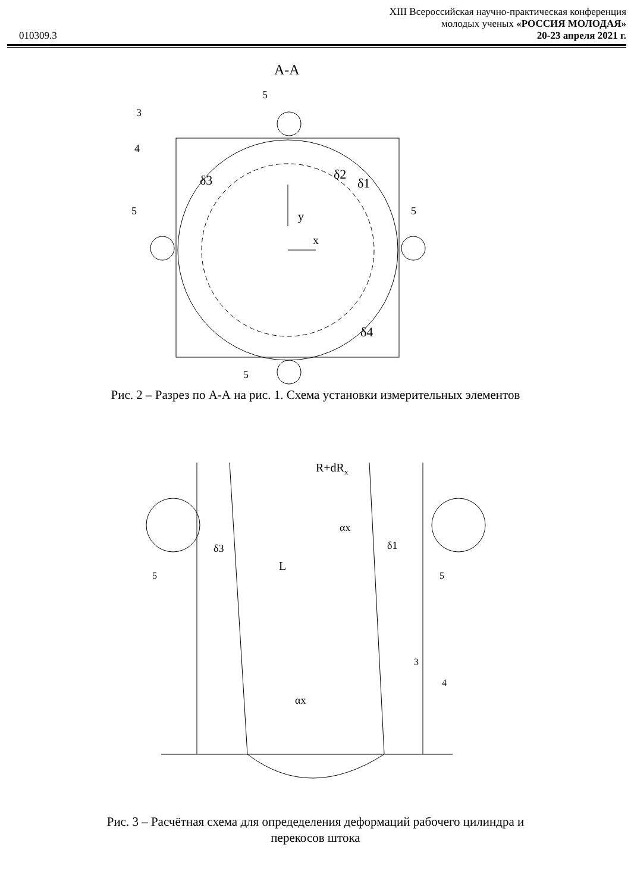010309.3
XIII Всероссийская научно-практическая конференция
молодых ученых «РОССИЯ МОЛОДАЯ»
20-23 апреля 2021 г.
А-А
y
x
δ3
δ2
δ1
δ4
5
3
4
5
5
5
Рис. 2 – Разрез по А-А на рис. 1. Схема установки измерительных элементов
R+dRx
δ3
δ1
L
αx
αx
5
5
3
4
Рис. 3 – Расчётная схема для опредеделения деформаций рабочего цилиндра и
перекосов штока